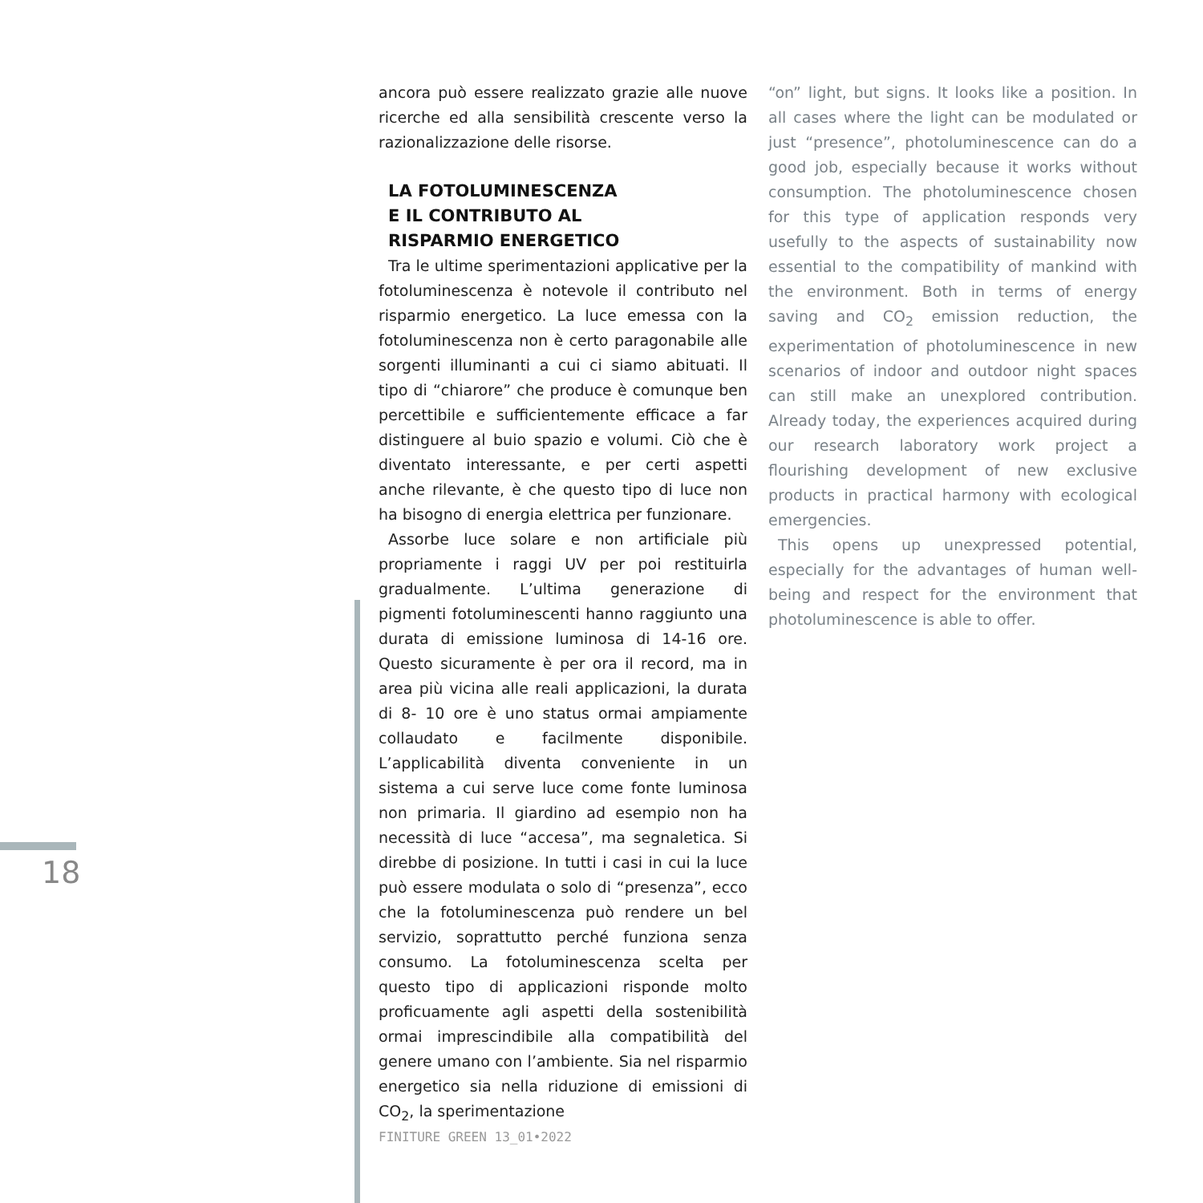ancora può essere realizzato grazie alle nuove ricerche ed alla sensibilità crescente verso la razionalizzazione delle risorse.
LA FOTOLUMINESCENZA
E IL CONTRIBUTO AL
RISPARMIO ENERGETICO
Tra le ultime sperimentazioni applicative per la fotoluminescenza è notevole il contributo nel risparmio energetico. La luce emessa con la fotoluminescenza non è certo paragonabile alle sorgenti illuminanti a cui ci siamo abituati. Il tipo di “chiarore” che produce è comunque ben percettibile e sufficientemente efficace a far distinguere al buio spazio e volumi. Ciò che è diventato interessante, e per certi aspetti anche rilevante, è che questo tipo di luce non ha bisogno di energia elettrica per funzionare.
Assorbe luce solare e non artificiale più propriamente i raggi UV per poi restituirla gradualmente. L’ultima generazione di pigmenti fotoluminescenti hanno raggiunto una durata di emissione luminosa di 14-16 ore. Questo sicuramente è per ora il record, ma in area più vicina alle reali applicazioni, la durata di 8- 10 ore è uno status ormai ampiamente collaudato e facilmente disponibile. L’applicabilità diventa conveniente in un sistema a cui serve luce come fonte luminosa non primaria. Il giardino ad esempio non ha necessità di luce “accesa”, ma segnaletica. Si direbbe di posizione. In tutti i casi in cui la luce può essere modulata o solo di “presenza”, ecco che la fotoluminescenza può rendere un bel servizio, soprattutto perché funziona senza consumo. La fotoluminescenza scelta per questo tipo di applicazioni risponde molto proficuamente agli aspetti della sostenibilità ormai imprescindibile alla compatibilità del genere umano con l’ambiente. Sia nel risparmio energetico sia nella riduzione di emissioni di CO<sub>2</sub>, la sperimentazione
“on” light, but signs. It looks like a position. In all cases where the light can be modulated or just “presence”, photoluminescence can do a good job, especially because it works without consumption. The photoluminescence chosen for this type of application responds very usefully to the aspects of sustainability now essential to the compatibility of mankind with the environment. Both in terms of energy saving and CO<sub>2</sub> emission reduction, the experimentation of photoluminescence in new scenarios of indoor and outdoor night spaces can still make an unexplored contribution. Already today, the experiences acquired during our research laboratory work project a flourishing development of new exclusive products in practical harmony with ecological emergencies.
This opens up unexpressed potential, especially for the advantages of human well-being and respect for the environment that photoluminescence is able to offer.
18
FINITURE GREEN 13_01•2022